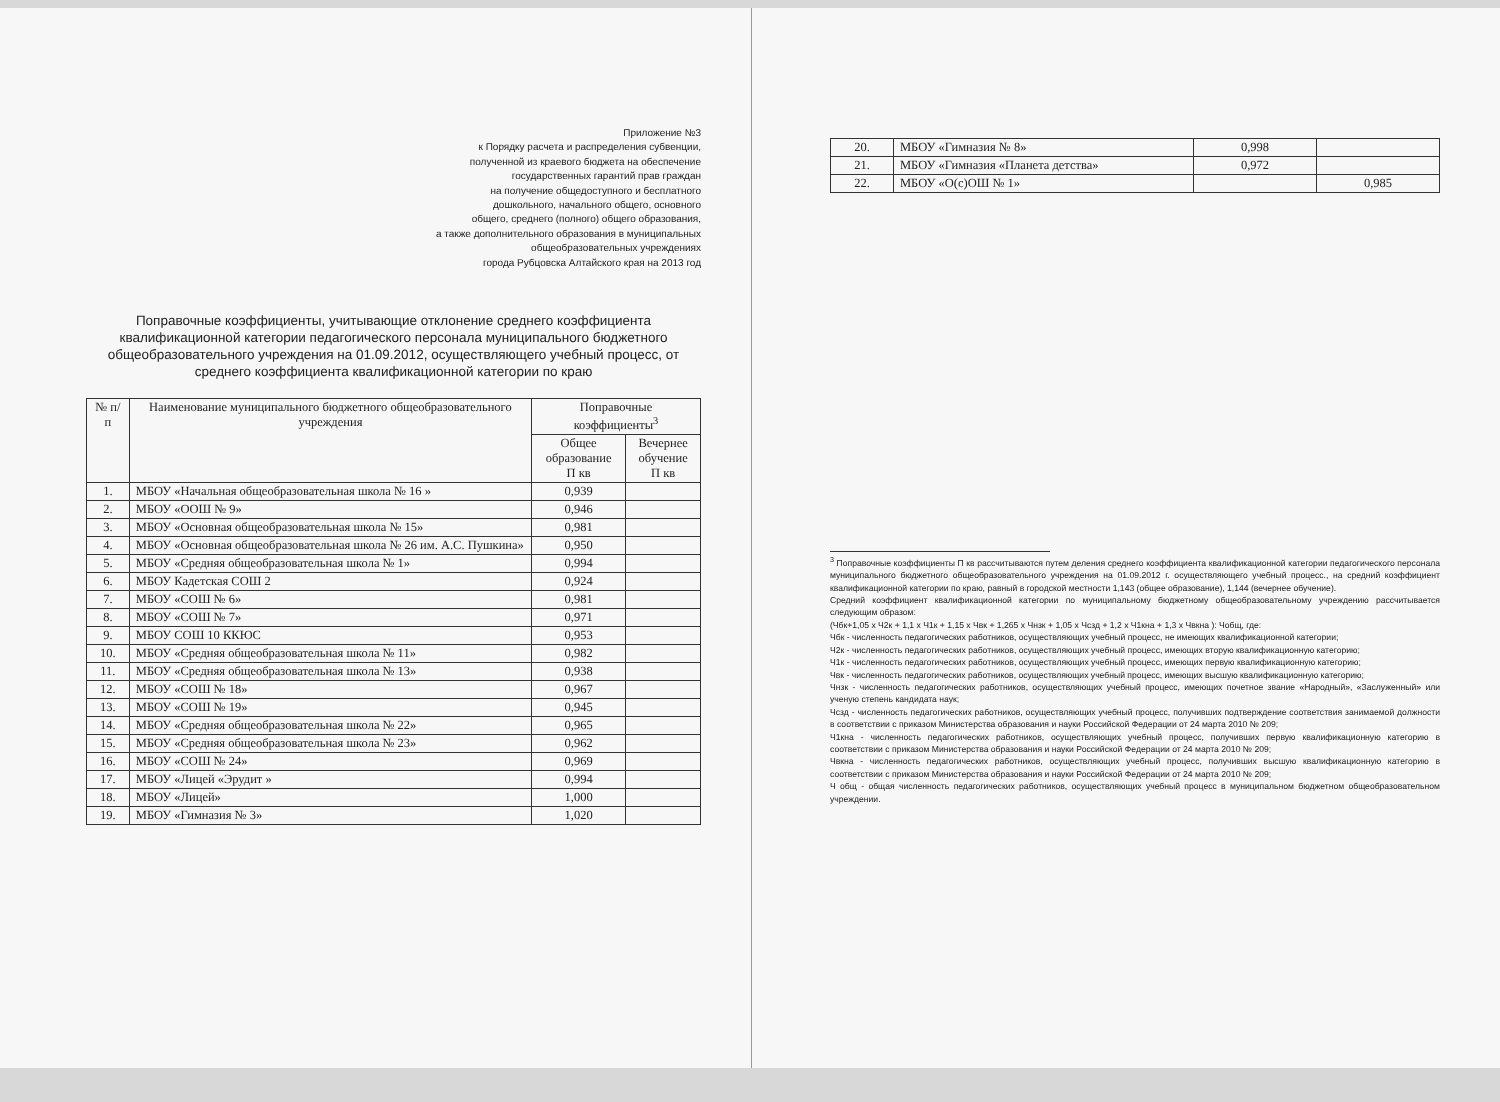Приложение №3
к Порядку расчета и распределения субвенции,
полученной из краевого бюджета на обеспечение
государственных гарантий прав граждан
на получение общедоступного и бесплатного
дошкольного, начального общего, основного
общего, среднего (полного) общего образования,
а также дополнительного образования в муниципальных
общеобразовательных учреждениях
города Рубцовска Алтайского края на 2013 год
Поправочные коэффициенты, учитывающие отклонение среднего коэффициента квалификационной категории педагогического персонала муниципального бюджетного общеобразовательного учреждения на 01.09.2012, осуществляющего учебный процесс, от среднего коэффициента квалификационной категории по краю
| № п/п | Наименование муниципального бюджетного общеобразовательного учреждения | Поправочные коэффициенты<sup>3</sup> | |
| --- | --- | --- | --- |
| | | Общее образование П кв | Вечернее обучение П кв |
| 1. | МБОУ «Начальная общеобразовательная школа № 16 » | 0,939 | |
| 2. | МБОУ «ООШ № 9» | 0,946 | |
| 3. | МБОУ «Основная общеобразовательная школа № 15» | 0,981 | |
| 4. | МБОУ «Основная общеобразовательная школа № 26 им. А.С. Пушкина» | 0,950 | |
| 5. | МБОУ «Средняя общеобразовательная школа № 1» | 0,994 | |
| 6. | МБОУ Кадетская СОШ 2 | 0,924 | |
| 7. | МБОУ «СОШ № 6» | 0,981 | |
| 8. | МБОУ «СОШ № 7» | 0,971 | |
| 9. | МБОУ СОШ 10 ККЮС | 0,953 | |
| 10. | МБОУ «Средняя общеобразовательная школа № 11» | 0,982 | |
| 11. | МБОУ «Средняя общеобразовательная школа № 13» | 0,938 | |
| 12. | МБОУ «СОШ № 18» | 0,967 | |
| 13. | МБОУ «СОШ № 19» | 0,945 | |
| 14. | МБОУ «Средняя общеобразовательная школа № 22» | 0,965 | |
| 15. | МБОУ «Средняя общеобразовательная школа № 23» | 0,962 | |
| 16. | МБОУ «СОШ № 24» | 0,969 | |
| 17. | МБОУ «Лицей «Эрудит » | 0,994 | |
| 18. | МБОУ «Лицей» | 1,000 | |
| 19. | МБОУ «Гимназия № 3» | 1,020 | |
| 20. | МБОУ «Гимназия № 8» | 0,998 | |
| 21. | МБОУ «Гимназия «Планета детства» | 0,972 | |
| 22. | МБОУ «О(с)ОШ № 1» | | 0,985 |
<sup>3</sup> Поправочные коэффициенты П кв рассчитываются путем деления среднего коэффициента квалификационной категории педагогического персонала муниципального бюджетного общеобразовательного учреждения на 01.09.2012 г. осуществляющего учебный процесс., на средний коэффициент квалификационной категории по краю, равный в городской местности 1,143 (общее образование), 1,144 (вечернее обучение).
Средний коэффициент квалификационной категории по муниципальному бюджетному общеобразовательному учреждению рассчитывается следующим образом:
(Чбк+1,05 х Ч2к + 1,1 х Ч1к + 1,15 х Чвк + 1,265 х Чнзк + 1,05 х Чсзд + 1,2 х Ч1кна + 1,3 х Чвкна ): Чобщ, где:
Чбк - численность педагогических работников, осуществляющих учебный процесс, не имеющих квалификационной категории;
Ч2к - численность педагогических работников, осуществляющих учебный процесс, имеющих вторую квалификационную категорию;
Ч1к - численность педагогических работников, осуществляющих учебный процесс, имеющих первую квалификационную категорию;
Чвк - численность педагогических работников, осуществляющих учебный процесс, имеющих высшую квалификационную категорию;
Чнзк - численность педагогических работников, осуществляющих учебный процесс, имеющих почетное звание «Народный», «Заслуженный» или ученую степень кандидата наук;
Чсзд - численность педагогических работников, осуществляющих учебный процесс, получивших подтверждение соответствия занимаемой должности в соответствии с приказом Министерства образования и науки Российской Федерации от 24 марта 2010 № 209;
Ч1кна - численность педагогических работников, осуществляющих учебный процесс, получивших первую квалификационную категорию в соответствии с приказом Министерства образования и науки Российской Федерации от 24 марта 2010 № 209;
Чвкна - численность педагогических работников, осуществляющих учебный процесс, получивших высшую квалификационную категорию в соответствии с приказом Министерства образования и науки Российской Федерации от 24 марта 2010 № 209;
Ч общ - общая численность педагогических работников, осуществляющих учебный процесс в муниципальном бюджетном общеобразовательном учреждении.